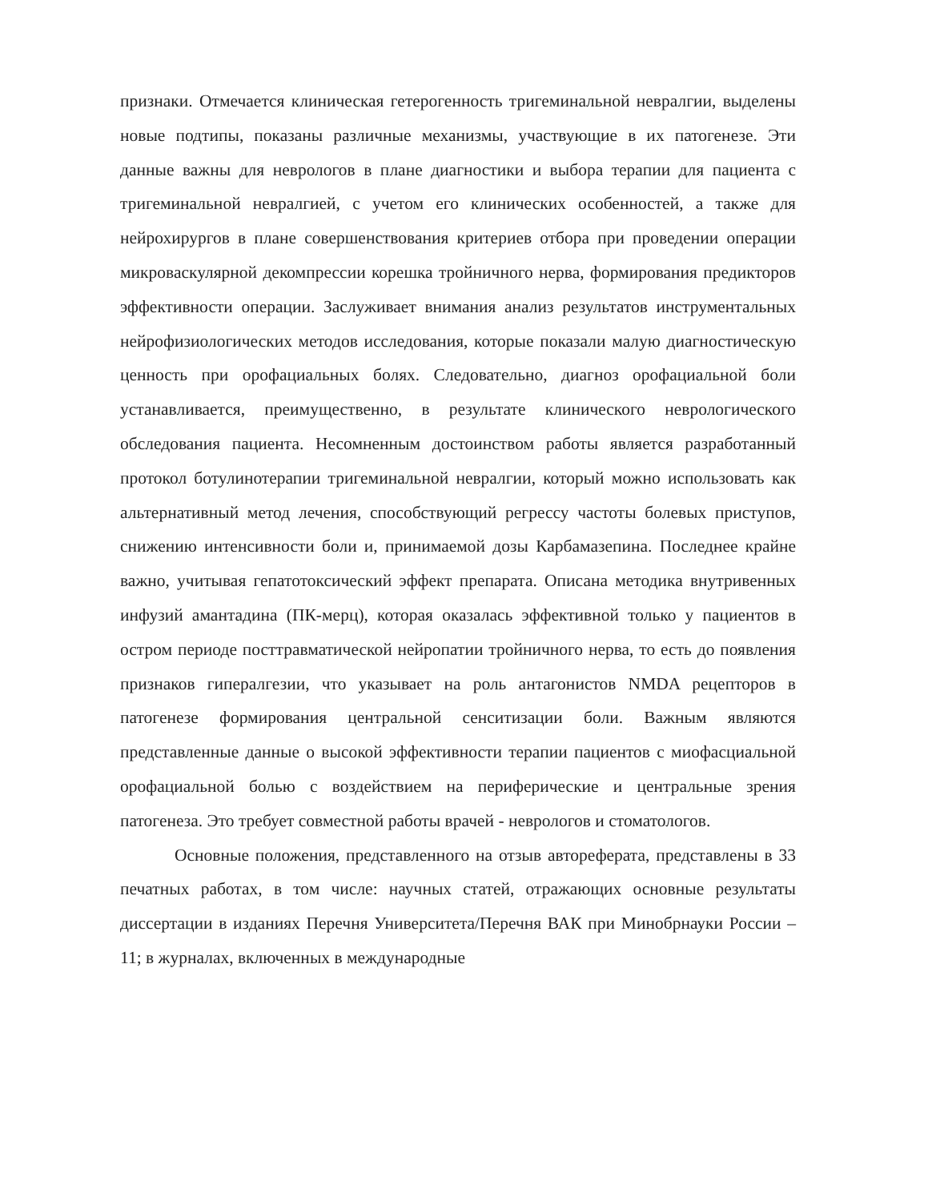признаки. Отмечается клиническая гетерогенность тригеминальной невралгии, выделены новые подтипы, показаны различные механизмы, участвующие в их патогенезе. Эти данные важны для неврологов в плане диагностики и выбора терапии для пациента с тригеминальной невралгией, с учетом его клинических особенностей, а также для нейрохирургов в плане совершенствования критериев отбора при проведении операции микроваскулярной декомпрессии корешка тройничного нерва, формирования предикторов эффективности операции. Заслуживает внимания анализ результатов инструментальных нейрофизиологических методов исследования, которые показали малую диагностическую ценность при орофациальных болях. Следовательно, диагноз орофациальной боли устанавливается, преимущественно, в результате клинического неврологического обследования пациента. Несомненным достоинством работы является разработанный протокол ботулинотерапии тригеминальной невралгии, который можно использовать как альтернативный метод лечения, способствующий регрессу частоты болевых приступов, снижению интенсивности боли и, принимаемой дозы Карбамазепина. Последнее крайне важно, учитывая гепатотоксический эффект препарата. Описана методика внутривенных инфузий амантадина (ПК-мерц), которая оказалась эффективной только у пациентов в остром периоде посттравматической нейропатии тройничного нерва, то есть до появления признаков гипералгезии, что указывает на роль антагонистов NMDA рецепторов в патогенезе формирования центральной сенситизации боли. Важным являются представленные данные о высокой эффективности терапии пациентов с миофасциальной орофациальной болью с воздействием на периферические и центральные зрения патогенеза. Это требует совместной работы врачей - неврологов и стоматологов.
Основные положения, представленного на отзыв автореферата, представлены в 33 печатных работах, в том числе: научных статей, отражающих основные результаты диссертации в изданиях Перечня Университета/Перечня ВАК при Минобрнауки России – 11; в журналах, включенных в международные